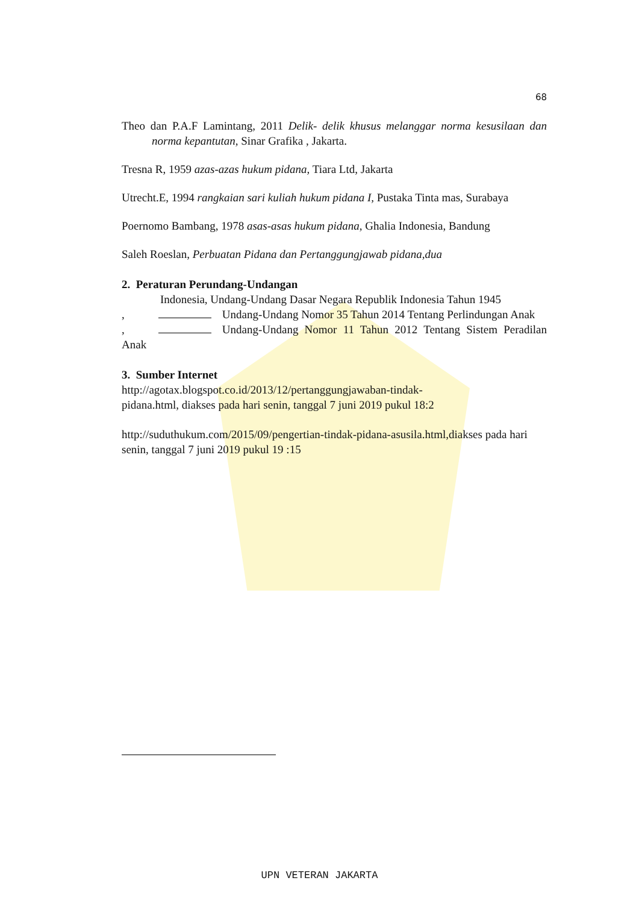68
Theo dan P.A.F Lamintang, 2011 Delik- delik khusus melanggar norma kesusilaan dan norma kepantutan, Sinar Grafika , Jakarta.
Tresna R, 1959 azas-azas hukum pidana, Tiara Ltd, Jakarta
Utrecht.E, 1994 rangkaian sari kuliah hukum pidana I, Pustaka Tinta mas, Surabaya
Poernomo Bambang, 1978 asas-asas hukum pidana, Ghalia Indonesia, Bandung
Saleh Roeslan, Perbuatan Pidana dan Pertanggungjawab pidana,dua
2. Peraturan Perundang-Undangan
Indonesia, Undang-Undang Dasar Negara Republik Indonesia Tahun 1945
, Undang-Undang Nomor 35 Tahun 2014 Tentang Perlindungan Anak
, Undang-Undang Nomor 11 Tahun 2012 Tentang Sistem Peradilan Anak
3. Sumber Internet
http://agotax.blogspot.co.id/2013/12/pertanggungjawaban-tindak-
pidana.html, diakses pada hari senin, tanggal 7 juni 2019 pukul 18:2
http://suduthukum.com/2015/09/pengertian-tindak-pidana-asusila.html,diakses pada hari senin, tanggal 7 juni 2019 pukul 19 :15
UPN VETERAN JAKARTA